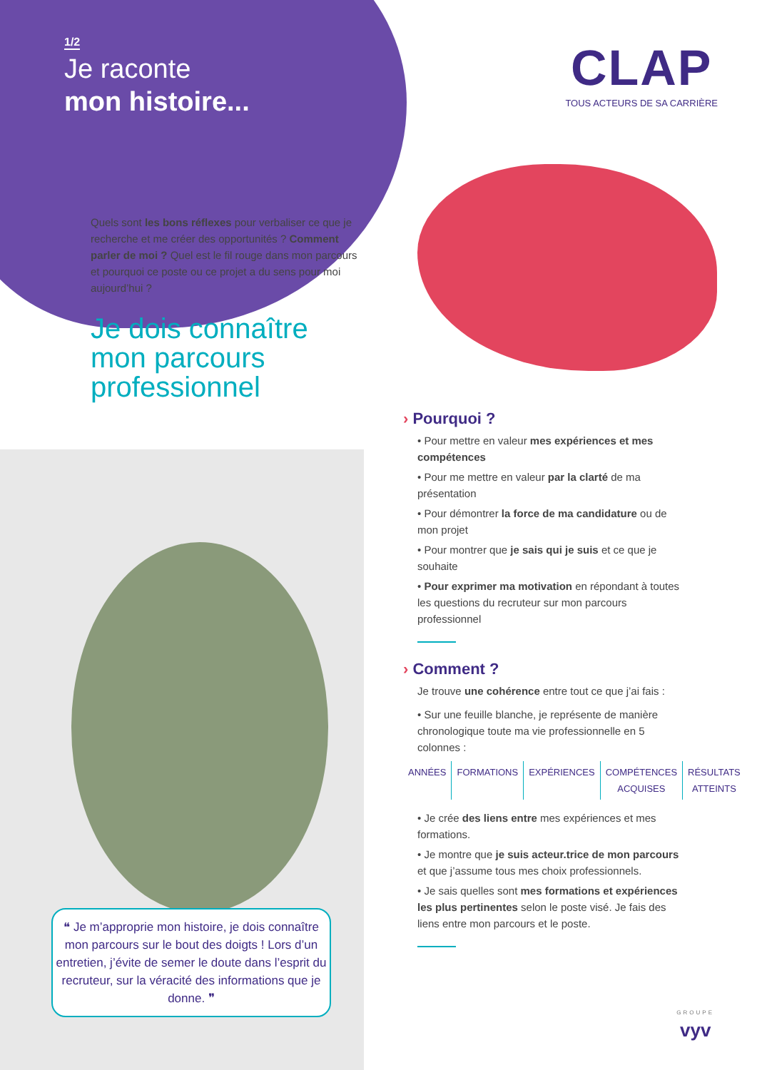1/2
Je raconte
mon histoire...
CLAP
TOUS ACTEURS DE SA CARRIÈRE
Quels sont les bons réflexes pour verbaliser ce que je recherche et me créer des opportunités ? Comment parler de moi ? Quel est le fil rouge dans mon parcours et pourquoi ce poste ou ce projet a du sens pour moi aujourd’hui ?
Je dois connaître
mon parcours
professionnel
❝ Je m’approprie mon histoire, je dois connaître mon parcours sur le bout des doigts ! Lors d’un entretien, j’évite de semer le doute dans l’esprit du recruteur, sur la véracité des informations que je donne. ❞
› Pourquoi ?
• Pour mettre en valeur mes expériences et mes compétences
• Pour me mettre en valeur par la clarté de ma présentation
• Pour démontrer la force de ma candidature ou de mon projet
• Pour montrer que je sais qui je suis et ce que je souhaite
• Pour exprimer ma motivation en répondant à toutes les questions du recruteur sur mon parcours professionnel
› Comment ?
Je trouve une cohérence entre tout ce que j’ai fais :
• Sur une feuille blanche, je représente de manière chronologique toute ma vie professionnelle en 5 colonnes :
ANNÉES FORMATIONS EXPÉRIENCES COMPÉTENCES ACQUISES RÉSULTATS ATTEINTS
• Je crée des liens entre mes expériences et mes formations.
• Je montre que je suis acteur.trice de mon parcours et que j’assume tous mes choix professionnels.
• Je sais quelles sont mes formations et expériences les plus pertinentes selon le poste visé. Je fais des liens entre mon parcours et le poste.
GROUPE
vyv